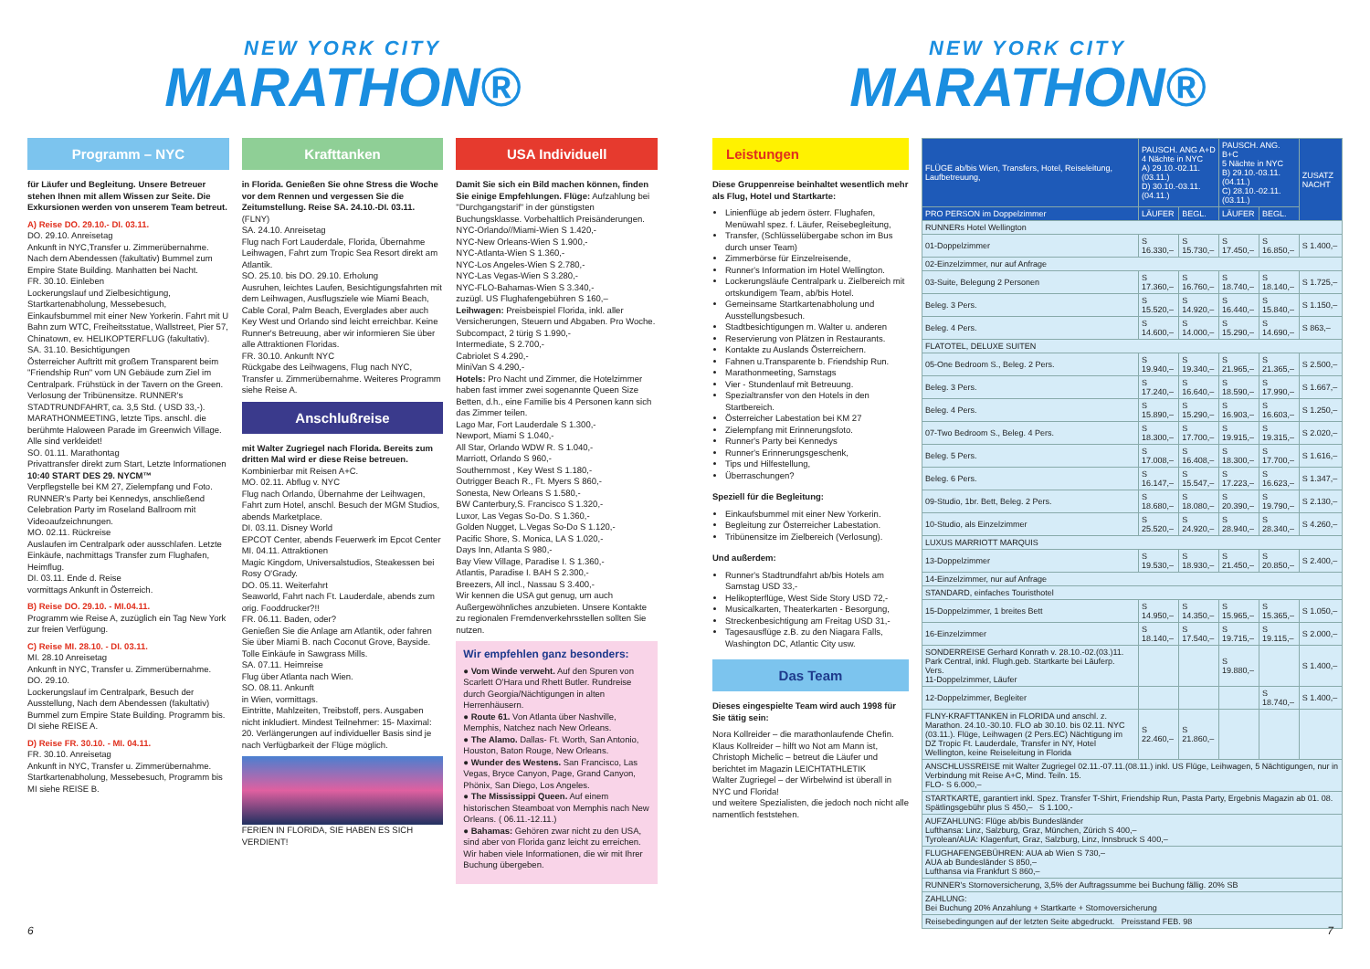NEW YORK CITY
MARATHON®
Programm – NYC
für Läufer und Begleitung. Unsere Betreuer stehen Ihnen mit allem Wissen zur Seite. Die Exkursionen werden von unserem Team betreut.
A) Reise DO. 29.10.- DI. 03.11.
DO. 29.10. Anreisetag
Ankunft in NYC,Transfer u. Zimmerübernahme. Nach dem Abendessen (fakultativ) Bummel zum Empire State Building. Manhatten bei Nacht.
FR. 30.10. Einleben
Lockerungslauf und Zielbesichtigung, Startkartenabholung, Messebesuch, Einkaufsbummel mit einer New Yorkerin. Fahrt mit U Bahn zum WTC, Freiheitsstatue, Wallstreet, Pier 57, Chinatown, ev. HELIKOPTERFLUG (fakultativ).
SA. 31.10. Besichtigungen
Österreicher Auftritt mit großem Transparent beim "Friendship Run" vom UN Gebäude zum Ziel im Centralpark. Frühstück in der Tavern on the Green. Verlosung der Tribünensitze. RUNNER's STADTRUNDFAHRT, ca. 3,5 Std. ( USD 33,-). MARATHONMEETING, letzte Tips. anschl. die berühmte Haloween Parade im Greenwich Village. Alle sind verkleidet!
SO. 01.11. Marathontag
Privattransfer direkt zum Start, Letzte Informationen
10:40 START DES 29. NYCM™
Verpflegstelle bei KM 27, Zielempfang und Foto. RUNNER's Party bei Kennedys, anschließend Celebration Party im Roseland Ballroom mit Videoaufzeichnungen.
MO. 02.11. Rückreise
Auslaufen im Centralpark oder ausschlafen. Letzte Einkäufe, nachmittags Transfer zum Flughafen, Heimflug.
DI. 03.11. Ende d. Reise
vormittags Ankunft in Österreich.
B) Reise DO. 29.10. - MI.04.11.
Programm wie Reise A, zuzüglich ein Tag New York zur freien Verfügung.
C) Reise MI. 28.10. - DI. 03.11.
MI. 28.10 Anreisetag
Ankunft in NYC, Transfer u. Zimmerübernahme.
DO. 29.10.
Lockerungslauf im Centralpark, Besuch der Ausstellung, Nach dem Abendessen (fakultativ) Bummel zum Empire State Building. Programm bis. DI siehe REISE A.
D) Reise FR. 30.10. - MI. 04.11.
FR. 30.10. Anreisetag
Ankunft in NYC, Transfer u. Zimmerübernahme. Startkartenabholung, Messebesuch, Programm bis MI siehe REISE B.
Krafttanken
in Florida. Genießen Sie ohne Stress die Woche vor dem Rennen und vergessen Sie die Zeitumstellung. Reise SA. 24.10.-DI. 03.11. (FLNY)
SA. 24.10. Anreisetag
Flug nach Fort Lauderdale, Florida, Übernahme Leihwagen, Fahrt zum Tropic Sea Resort direkt am Atlantik.
SO. 25.10. bis DO. 29.10. Erholung
Ausruhen, leichtes Laufen, Besichtigungsfahrten mit dem Leihwagen, Ausflugsziele wie Miami Beach, Cable Coral, Palm Beach, Everglades aber auch Key West und Orlando sind leicht erreichbar. Keine Runner's Betreuung, aber wir informieren Sie über alle Attraktionen Floridas.
FR. 30.10. Ankunft NYC
Rückgabe des Leihwagens, Flug nach NYC, Transfer u. Zimmerübernahme. Weiteres Programm siehe Reise A.
Anschlußreise
mit Walter Zugriegel nach Florida. Bereits zum dritten Mal wird er diese Reise betreuen.
Kombinierbar mit Reisen A+C.
MO. 02.11. Abflug v. NYC
Flug nach Orlando, Übernahme der Leihwagen, Fahrt zum Hotel, anschl. Besuch der MGM Studios, abends Marketplace.
DI. 03.11. Disney World
EPCOT Center, abends Feuerwerk im Epcot Center
MI. 04.11. Attraktionen
Magic Kingdom, Universalstudios, Steakessen bei Rosy O'Grady.
DO. 05.11. Weiterfahrt
Seaworld, Fahrt nach Ft. Lauderdale, abends zum orig. Fooddrucker?!!
FR. 06.11. Baden, oder?
Genießen Sie die Anlage am Atlantik, oder fahren Sie über Miami B. nach Coconut Grove, Bayside. Tolle Einkäufe in Sawgrass Mills.
SA. 07.11. Heimreise
Flug über Atlanta nach Wien.
SO. 08.11. Ankunft
in Wien, vormittags.
Eintritte, Mahlzeiten, Treibstoff, pers. Ausgaben nicht inkludiert. Mindest Teilnehmer: 15- Maximal: 20. Verlängerungen auf individueller Basis sind je nach Verfügbarkeit der Flüge möglich.
FERIEN IN FLORIDA, SIE HABEN ES SICH VERDIENT!
USA Individuell
Damit Sie sich ein Bild machen können, finden Sie einige Empfehlungen. Flüge: Aufzahlung bei "Durchgangstarif" in der günstigsten Buchungsklasse. Vorbehaltlich Preisänderungen.
NYC-Orlando//Miami-Wien S 1.420,-
NYC-New Orleans-Wien S 1.900,-
NYC-Atlanta-Wien S 1.360,-
NYC-Los Angeles-Wien S 2.780,-
NYC-Las Vegas-Wien S 3.280,-
NYC-FLO-Bahamas-Wien S 3.340,-
zuzügl. US Flughafengebühren S 160,–
Leihwagen: Preisbeispiel Florida, inkl. aller Versicherungen, Steuern und Abgaben. Pro Woche.
Subcompact, 2 türig S 1.990,-
Intermediate, S 2.700,-
Cabriolet S 4.290,-
MiniVan S 4.290,-
Hotels: Pro Nacht und Zimmer, die Hotelzimmer haben fast immer zwei sogenannte Queen Size Betten, d.h., eine Familie bis 4 Personen kann sich das Zimmer teilen.
Lago Mar, Fort Lauderdale S 1.300,-
Newport, Miami S 1.040,-
All Star, Orlando WDW R. S 1.040,-
Marriott, Orlando S 960,-
Southernmost , Key West S 1.180,-
Outrigger Beach R., Ft. Myers S 860,-
Sonesta, New Orleans S 1.580,-
BW Canterbury,S. Francisco S 1.320,-
Luxor, Las Vegas So-Do. S 1.360,-
Golden Nugget, L.Vegas So-Do S 1.120,-
Pacific Shore, S. Monica, LA S 1.020,-
Days Inn, Atlanta S 980,-
Bay View Village, Paradise I. S 1.360,-
Atlantis, Paradise I. BAH S 2.300,-
Breezers, All incl., Nassau S 3.400,-
Wir kennen die USA gut genug, um auch Außergewöhnliches anzubieten. Unsere Kontakte zu regionalen Fremdenverkehrsstellen sollten Sie nutzen.
Wir empfehlen ganz besonders:
● Vom Winde verweht. Auf den Spuren von Scarlett O'Hara und Rhett Butler. Rundreise durch Georgia/Nächtigungen in alten Herrenhäusern.
● Route 61. Von Atlanta über Nashville, Memphis, Natchez nach New Orleans.
● The Alamo. Dallas- Ft. Worth, San Antonio, Houston, Baton Rouge, New Orleans.
● Wunder des Westens. San Francisco, Las Vegas, Bryce Canyon, Page, Grand Canyon, Phönix, San Diego, Los Angeles.
● The Mississippi Queen. Auf einem historischen Steamboat von Memphis nach New Orleans. ( 06.11.-12.11.)
● Bahamas: Gehören zwar nicht zu den USA, sind aber von Florida ganz leicht zu erreichen. Wir haben viele Informationen, die wir mit Ihrer Buchung übergeben.
6
NEW YORK CITY
MARATHON®
Leistungen
Diese Gruppenreise beinhaltet wesentlich mehr als Flug, Hotel und Startkarte:
Linienflüge ab jedem österr. Flughafen, Menüwahl spez. f. Läufer, Reisebegleitung,
Transfer, (Schlüsselübergabe schon im Bus durch unser Team)
Zimmerbörse für Einzelreisende,
Runner's Information im Hotel Wellington.
Lockerungsläufe Centralpark u. Zielbereich mit ortskundigem Team, ab/bis Hotel.
Gemeinsame Startkartenabholung und Ausstellungsbesuch.
Stadtbesichtigungen m. Walter u. anderen
Reservierung von Plätzen in Restaurants.
Kontakte zu Auslands Österreichern.
Fahnen u.Transparente b. Friendship Run.
Marathonmeeting, Samstags
Vier - Stundenlauf mit Betreuung.
Spezialtransfer von den Hotels in den Startbereich.
Österreicher Labestation bei KM 27
Zielempfang mit Erinnerungsfoto.
Runner's Party bei Kennedys
Runner's Erinnerungsgeschenk,
Tips und Hilfestellung,
Überraschungen?
Speziell für die Begleitung:
Einkaufsbummel mit einer New Yorkerin.
Begleitung zur Österreicher Labestation.
Tribünensitze im Zielbereich (Verlosung).
Und außerdem:
Runner's Stadtrundfahrt ab/bis Hotels am Samstag USD 33,-
Helikopterflüge, West Side Story USD 72,-
Musicalkarten, Theaterkarten - Besorgung,
Streckenbesichtigung am Freitag USD 31,-
Tagesausflüge z.B. zu den Niagara Falls, Washington DC, Atlantic City usw.
Das Team
Dieses eingespielte Team wird auch 1998 für Sie tätig sein:
Nora Kollreider – die marathonlaufende Chefin.
Klaus Kollreider – hilft wo Not am Mann ist,
Christoph Michelic – betreut die Läufer und berichtet im Magazin LEICHTATHLETIK
Walter Zugriegel – der Wirbelwind ist überall in NYC und Florida!
und weitere Spezialisten, die jedoch noch nicht alle namentlich feststehen.
| FLÜGE ab/bis Wien, Transfers, Hotel, Reiseleitung, Laufbetreuung, | PAUSCH. ANG A+D 4 Nächte in NYC A) 29.10.-02.11. (03.11.) D) 30.10.-03.11. (04.11.) | | PAUSCH. ANG. B+C 5 Nächte in NYC B) 29.10.-03.11.(04.11.) C) 28.10.-02.11.(03.11.) | | ZUSATZ NACHT |
| --- | --- | --- | --- | --- | --- |
| PRO PERSON im Doppelzimmer | LÄUFER | BEGL. | LÄUFER | BEGL. | |
| RUNNERs Hotel Wellington | | | | | |
| 01-Doppelzimmer | S 16.330,– | S 15.730,– | S 17.450,– | S 16.850,– | S 1.400,– |
| 02-Einzelzimmer, nur auf Anfrage | | | | | |
| 03-Suite, Belegung 2 Personen | S 17.360,– | S 16.760,– | S 18.740,– | S 18.140,– | S 1.725,– |
| Beleg. 3 Pers. | S 15.520,– | S 14.920,– | S 16.440,– | S 15.840,– | S 1.150,– |
| Beleg. 4 Pers. | S 14.600,– | S 14.000,– | S 15.290,– | S 14.690,– | S 863,– |
| FLATOTEL, DELUXE SUITEN | | | | | |
| 05-One Bedroom S., Beleg. 2 Pers. | S 19.940,– | S 19.340,– | S 21.965,– | S 21.365,– | S 2.500,– |
| Beleg. 3 Pers. | S 17.240,– | S 16.640,– | S 18.590,– | S 17.990,– | S 1.667,– |
| Beleg. 4 Pers. | S 15.890,– | S 15.290,– | S 16.903,– | S 16.603,– | S 1.250,– |
| 07-Two Bedroom S., Beleg. 4 Pers. | S 18.300,– | S 17.700,– | S 19.915,– | S 19.315,– | S 2.020,– |
| Beleg. 5 Pers. | S 17.008,– | S 16.408,– | S 18.300,– | S 17.700,– | S 1.616,– |
| Beleg. 6 Pers. | S 16.147,– | S 15.547,– | S 17.223,– | S 16.623,– | S 1.347,– |
| 09-Studio, 1br. Bett, Beleg. 2 Pers. | S 18.680,– | S 18.080,– | S 20.390,– | S 19.790,– | S 2.130,– |
| 10-Studio, als Einzelzimmer | S 25.520,– | S 24.920,– | S 28.940,– | S 28.340,– | S 4.260,– |
| LUXUS MARRIOTT MARQUIS | | | | | |
| 13-Doppelzimmer | S 19.530,– | S 18.930,– | S 21.450,– | S 20.850,– | S 2.400,– |
| 14-Einzelzimmer, nur auf Anfrage | | | | | |
| STANDARD, einfaches Touristhotel | | | | | |
| 15-Doppelzimmer, 1 breites Bett | S 14.950,– | S 14.350,– | S 15.965,– | S 15.365,– | S 1.050,– |
| 16-Einzelzimmer | S 18.140,– | S 17.540,– | S 19.715,– | S 19.115,– | S 2.000,– |
| SONDERREISE Gerhard Konrath v. 28.10.-02.(03.)11. Park Central, inkl. Flugh.geb. Startkarte bei Läuferp. Vers. 11-Doppelzimmer, Läufer | | | S 19.880,– | | S 1.400,– |
| 12-Doppelzimmer, Begleiter | | | | S 18.740,– | S 1.400,– |
| FLNY-KRAFTTANKEN in FLORIDA und anschl. z. Marathon. 24.10.-30.10. FLO ab 30.10. bis 02.11. NYC (03.11.). Flüge, Leihwagen (2 Pers.EC) Nächtigung im DZ Tropic Ft. Lauderdale, Transfer in NY, Hotel Wellington, keine Reiseleitung in Florida | S 22.460,– | S 21.860,– | | | |
| ANSCHLUSSREISE mit Walter Zugriegel 02.11.-07.11.(08.11.) inkl. US Flüge, Leihwagen, 5 Nächtigungen, nur in Verbindung mit Reise A+C, Mind. Teiln. 15. FLO- S 6.000,– | | | | | |
| STARTKARTE, garantiert inkl. Spez. Transfer T-Shirt, Friendship Run, Pasta Party, Ergebnis Magazin ab 01. 08. Spätlingsgebühr plus S 450,– S 1.100,- | | | | | |
| AUFZAHLUNG: Flüge ab/bis Bundesländer Lufthansa: Linz, Salzburg, Graz, München, Zürich S 400,– Tyrolean/AUA: Klagenfurt, Graz, Salzburg, Linz, Innsbruck S 400,– | | | | | |
| FLUGHAFENGEBÜHREN: AUA ab Wien S 730,– AUA ab Bundesländer S 850,– Lufthansa via Frankfurt S 860,– | | | | | |
| RUNNER's Stornoversicherung, 3,5% der Auftragssumme bei Buchung fällig. 20% SB | | | | | |
| ZAHLUNG: Bei Buchung 20% Anzahlung + Startkarte + Stornoversicherung | | | | | |
| Reisebedingungen auf der letzten Seite abgedruckt. Preisstand FEB. 98 | | | | | |
7